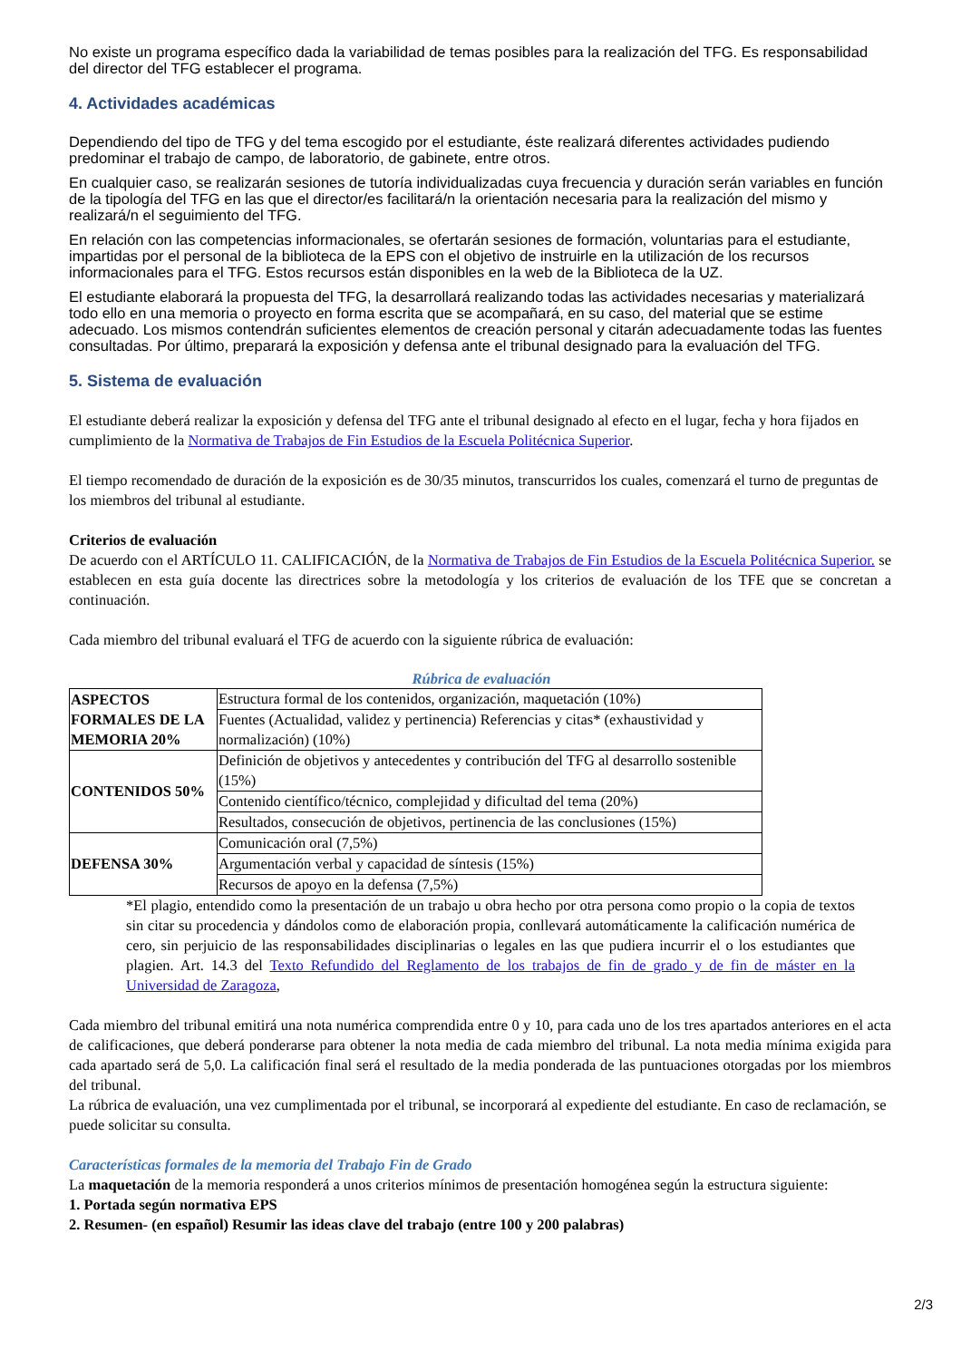No existe un programa específico dada la variabilidad de temas posibles para la realización del TFG. Es responsabilidad del director del TFG establecer el programa.
4. Actividades académicas
Dependiendo del tipo de TFG y del tema escogido por el estudiante, éste realizará diferentes actividades pudiendo predominar el trabajo de campo, de laboratorio, de gabinete, entre otros.
En cualquier caso, se realizarán sesiones de tutoría individualizadas cuya frecuencia y duración serán variables en función de la tipología del TFG en las que el director/es facilitará/n la orientación necesaria para la realización del mismo y realizará/n el seguimiento del TFG.
En relación con las competencias informacionales, se ofertarán sesiones de formación, voluntarias para el estudiante, impartidas por el personal de la biblioteca de la EPS con el objetivo de instruirle en la utilización de los recursos informacionales para el TFG. Estos recursos están disponibles en la web de la Biblioteca de la UZ.
El estudiante elaborará la propuesta del TFG, la desarrollará realizando todas las actividades necesarias y materializará todo ello en una memoria o proyecto en forma escrita que se acompañará, en su caso, del material que se estime adecuado. Los mismos contendrán suficientes elementos de creación personal y citarán adecuadamente todas las fuentes consultadas. Por último, preparará la exposición y defensa ante el tribunal designado para la evaluación del TFG.
5. Sistema de evaluación
El estudiante deberá realizar la exposición y defensa del TFG ante el tribunal designado al efecto en el lugar, fecha y hora fijados en cumplimiento de la Normativa de Trabajos de Fin Estudios de la Escuela Politécnica Superior.
El tiempo recomendado de duración de la exposición es de 30/35 minutos, transcurridos los cuales, comenzará el turno de preguntas de los miembros del tribunal al estudiante.
Criterios de evaluación
De acuerdo con el ARTÍCULO 11. CALIFICACIÓN, de la Normativa de Trabajos de Fin Estudios de la Escuela Politécnica Superior. se establecen en esta guía docente las directrices sobre la metodología y los criterios de evaluación de los TFE que se concretan a continuación.
Cada miembro del tribunal evaluará el TFG de acuerdo con la siguiente rúbrica de evaluación:
Rúbrica de evaluación
| ASPECTOS FORMALES DE LA MEMORIA 20% | Estructura formal de los contenidos, organización, maquetación (10%) |
| | Fuentes (Actualidad, validez y pertinencia) Referencias y citas* (exhaustividad y normalización) (10%) |
| CONTENIDOS 50% | Definición de objetivos y antecedentes y contribución del TFG al desarrollo sostenible (15%) |
| | Contenido científico/técnico, complejidad y dificultad del tema (20%) |
| | Resultados, consecución de objetivos, pertinencia de las conclusiones (15%) |
| DEFENSA 30% | Comunicación oral (7,5%) |
| | Argumentación verbal y capacidad de síntesis (15%) |
| | Recursos de apoyo en la defensa (7,5%) |
*El plagio, entendido como la presentación de un trabajo u obra hecho por otra persona como propio o la copia de textos sin citar su procedencia y dándolos como de elaboración propia, conllevará automáticamente la calificación numérica de cero, sin perjuicio de las responsabilidades disciplinarias o legales en las que pudiera incurrir el o los estudiantes que plagien. Art. 14.3 del Texto Refundido del Reglamento de los trabajos de fin de grado y de fin de máster en la Universidad de Zaragoza,
Cada miembro del tribunal emitirá una nota numérica comprendida entre 0 y 10, para cada uno de los tres apartados anteriores en el acta de calificaciones, que deberá ponderarse para obtener la nota media de cada miembro del tribunal. La nota media mínima exigida para cada apartado será de 5,0. La calificación final será el resultado de la media ponderada de las puntuaciones otorgadas por los miembros del tribunal.
La rúbrica de evaluación, una vez cumplimentada por el tribunal, se incorporará al expediente del estudiante. En caso de reclamación, se puede solicitar su consulta.
Características formales de la memoria del Trabajo Fin de Grado
La maquetación de la memoria responderá a unos criterios mínimos de presentación homogénea según la estructura siguiente:
1. Portada según normativa EPS
2. Resumen- (en español) Resumir las ideas clave del trabajo (entre 100 y 200 palabras)
2/3